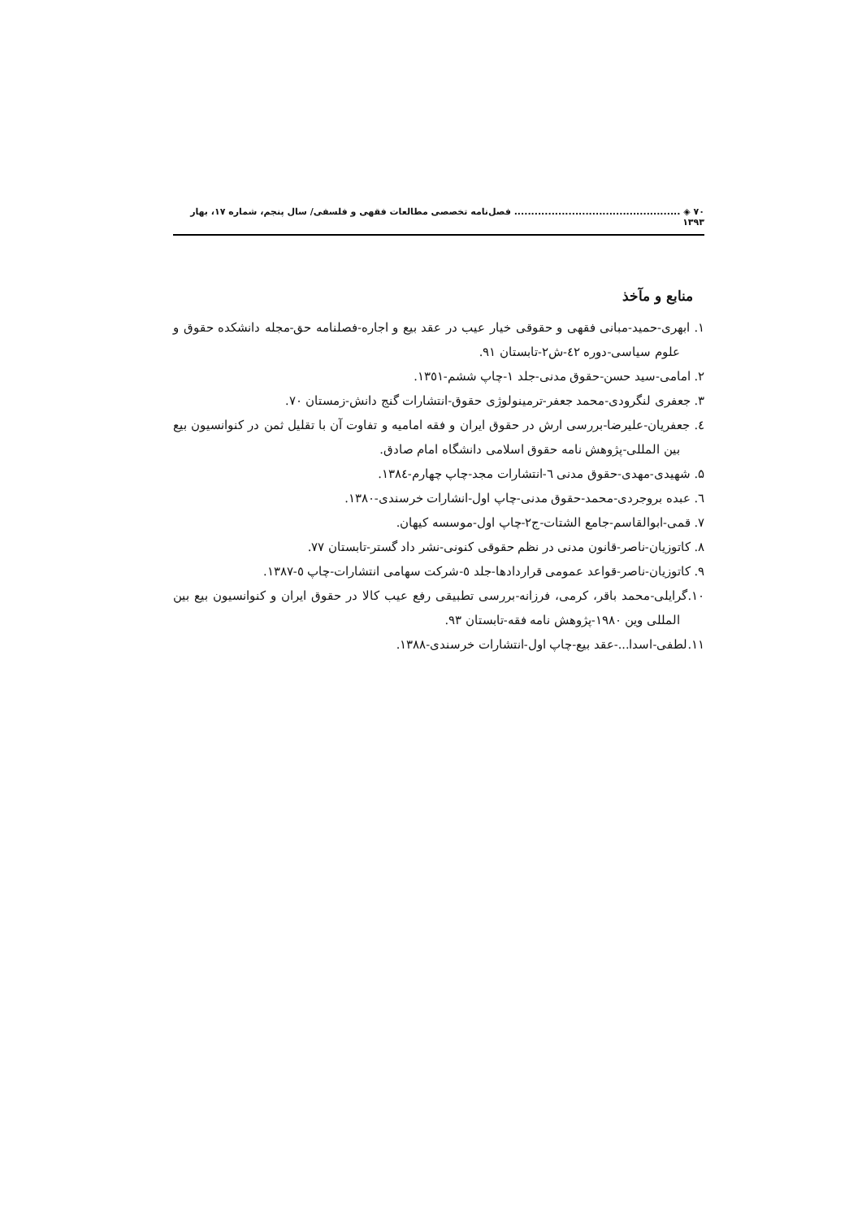۷۰ ◈ ................................................. فصل‌نامه تخصصی مطالعات فقهی و فلسفی/ سال پنجم، شماره ۱۷، بهار ۱۳۹۳
منابع و مآخذ
۱. ابهری-حمید-مبانی فقهی و حقوقی خیار عیب در عقد بیع و اجاره-فصلنامه حق-مجله دانشکده حقوق و علوم سیاسی-دوره ٤٢-ش٢-تابستان ٩١.
۲. امامی-سید حسن-حقوق مدنی-جلد ١-چاپ ششم-١٣٥١.
۳. جعفری لنگرودی-محمد جعفر-ترمینولوژی حقوق-انتشارات گنج دانش-زمستان ٧٠.
٤. جعفریان-علیرضا-بررسی ارش در حقوق ایران و فقه امامیه و تفاوت آن با تقلیل ثمن در کنوانسیون بیع بین المللی-پژوهش نامه حقوق اسلامی دانشگاه امام صادق.
۵. شهیدی-مهدی-حقوق مدنی ٦-انتشارات مجد-چاپ چهارم-١٣٨٤.
٦. عبده بروجردی-محمد-حقوق مدنی-چاپ اول-انشارات خرسندی-١٣٨٠.
۷. قمی-ابوالقاسم-جامع الشتات-ج٢-چاپ اول-موسسه کیهان.
۸. کاتوزیان-ناصر-قانون مدنی در نظم حقوقی کنونی-نشر داد گستر-تابستان ٧٧.
۹. کاتوزیان-ناصر-قواعد عمومی قراردادها-جلد ٥-شرکت سهامی انتشارات-چاپ ٥-١٣٨٧.
۱۰.گرایلی-محمد باقر، کرمی، فرزانه-بررسی تطبیقی رفع عیب کالا در حقوق ایران و کنوانسیون بیع بین المللی وین ١٩٨٠-پژوهش نامه فقه-تابستان ٩٣.
۱۱.لطفی-اسدا...-عقد بیع-چاپ اول-انتشارات خرسندی-١٣٨٨.